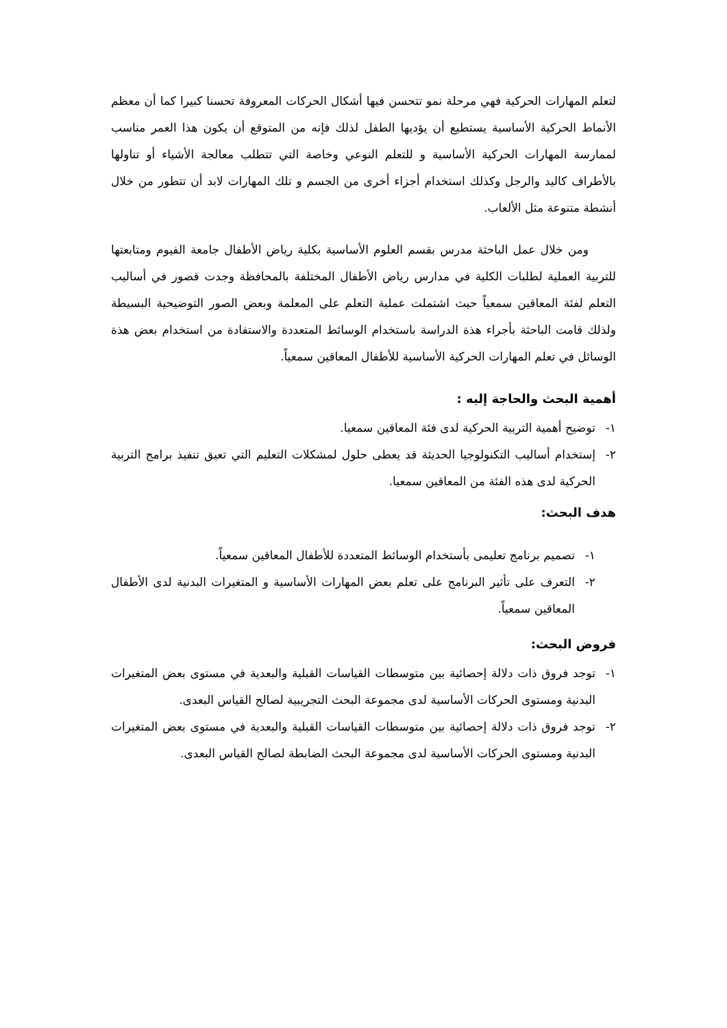لتعلم المهارات الحركية فهي مرحلة نمو تتحسن فيها أشكال الحركات المعروفة تحسنا كبيرا كما أن معظم الأنماط الحركية الأساسية يستطيع أن يؤديها الطفل لذلك فإنه من المتوقع أن يكون هذا العمر مناسب لممارسة المهارات الحركية الأساسية و للتعلم النوعي وخاصة التي تتطلب معالجة الأشياء أو تناولها بالأطراف كاليد والرجل وكذلك استخدام أجزاء أخرى من الجسم و تلك المهارات لابد أن تتطور من خلال أنشطة متنوعة مثل الألعاب.
ومن خلال عمل الباحثة مدرس بقسم العلوم الأساسية بكلية رياض الأطفال جامعة الفيوم ومتابعتها للتربية العملية لطلبات الكلية في مدارس رياض الأطفال المختلفة بالمحافظة وجدت قصور في أساليب التعلم لفئة المعاقين سمعياً حيث اشتملت عملية التعلم على المعلمة وبعض الصور التوضيحية البسيطة ولذلك قامت الباحثة بأجراء هذة الدراسة باستخدام الوسائط المتعددة والاستفادة من استخدام بعض هذة الوسائل في تعلم المهارات الحركية الأساسية للأطفال المعاقين سمعياً.
أهمية البحث والحاجة إليه :
١- توضيح أهمية التربية الحركية لدى فئة المعاقين سمعيا.
٢- إستخدام أساليب التكنولوجيا الحديثة قد يعطى حلول لمشكلات التعليم التي تعيق تنفيذ برامج التربية الحركية لدى هذه الفئة من المعاقين سمعيا.
هدف البحث:
١- تصميم برنامج تعليمى بأستخدام الوسائط المتعددة للأطفال المعاقين سمعياً.
٢- التعرف على تأثير البرنامج على تعلم بعض المهارات الأساسية و المتغيرات البدنية لدى الأطفال المعاقين سمعياً.
فروض البحث:
١- توجد فروق ذات دلالة إحصائية بين متوسطات القياسات القبلية والبعدية في مستوى بعض المتغيرات البدنية ومستوى الحركات الأساسية لدى مجموعة البحث التجريبية لصالح القياس البعدى.
٢- توجد فروق ذات دلالة إحصائية بين متوسطات القياسات القبلية والبعدية في مستوى بعض المتغيرات البدنية ومستوى الحركات الأساسية لدى مجموعة البحث الضابطة لصالح القياس البعدى.